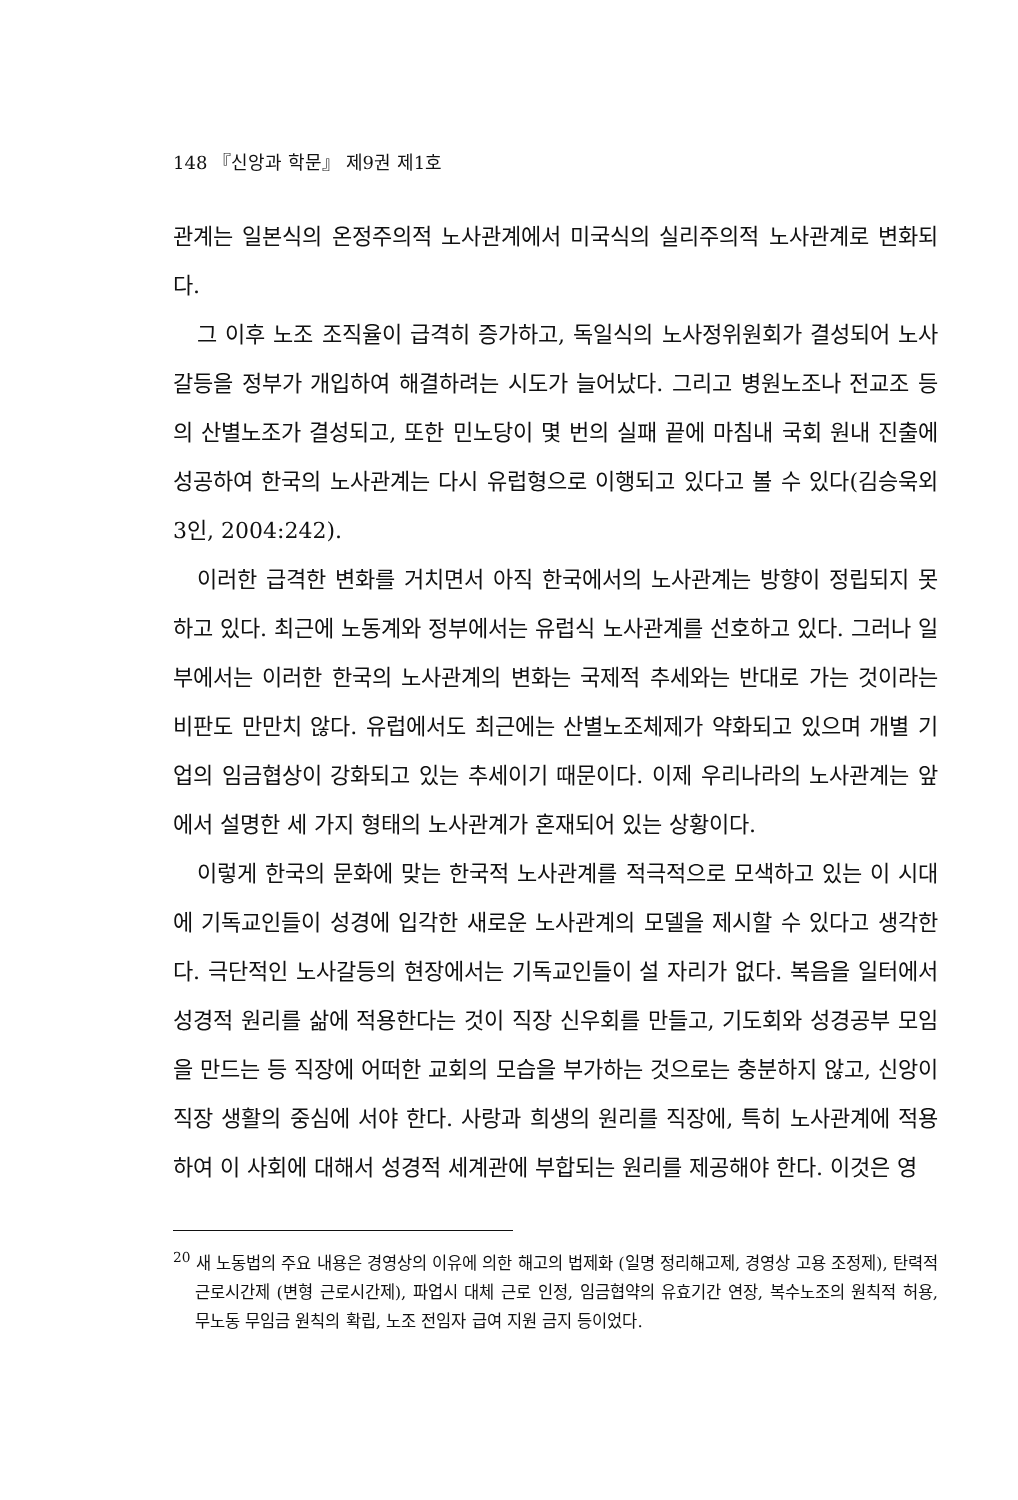148 『신앙과 학문』 제9권 제1호
관계는 일본식의 온정주의적 노사관계에서 미국식의 실리주의적 노사관계로 변화되다.
그 이후 노조 조직율이 급격히 증가하고, 독일식의 노사정위원회가 결성되어 노사갈등을 정부가 개입하여 해결하려는 시도가 늘어났다. 그리고 병원노조나 전교조 등의 산별노조가 결성되고, 또한 민노당이 몇 번의 실패 끝에 마침내 국회 원내 진출에 성공하여 한국의 노사관계는 다시 유럽형으로 이행되고 있다고 볼 수 있다(김승욱외 3인, 2004:242).
이러한 급격한 변화를 거치면서 아직 한국에서의 노사관계는 방향이 정립되지 못하고 있다. 최근에 노동계와 정부에서는 유럽식 노사관계를 선호하고 있다. 그러나 일부에서는 이러한 한국의 노사관계의 변화는 국제적 추세와는 반대로 가는 것이라는 비판도 만만치 않다. 유럽에서도 최근에는 산별노조체제가 약화되고 있으며 개별 기업의 임금협상이 강화되고 있는 추세이기 때문이다. 이제 우리나라의 노사관계는 앞에서 설명한 세 가지 형태의 노사관계가 혼재되어 있는 상황이다.
이렇게 한국의 문화에 맞는 한국적 노사관계를 적극적으로 모색하고 있는 이 시대에 기독교인들이 성경에 입각한 새로운 노사관계의 모델을 제시할 수 있다고 생각한다. 극단적인 노사갈등의 현장에서는 기독교인들이 설 자리가 없다. 복음을 일터에서 성경적 원리를 삶에 적용한다는 것이 직장 신우회를 만들고, 기도회와 성경공부 모임을 만드는 등 직장에 어떠한 교회의 모습을 부가하는 것으로는 충분하지 않고, 신앙이 직장 생활의 중심에 서야 한다. 사랑과 희생의 원리를 직장에, 특히 노사관계에 적용하여 이 사회에 대해서 성경적 세계관에 부합되는 원리를 제공해야 한다. 이것은 영
<sup>20</sup> 새 노동법의 주요 내용은 경영상의 이유에 의한 해고의 법제화 (일명 정리해고제, 경영상 고용 조정제), 탄력적 근로시간제 (변형 근로시간제), 파업시 대체 근로 인정, 임금협약의 유효기간 연장, 복수노조의 원칙적 허용, 무노동 무임금 원칙의 확립, 노조 전임자 급여 지원 금지 등이었다.